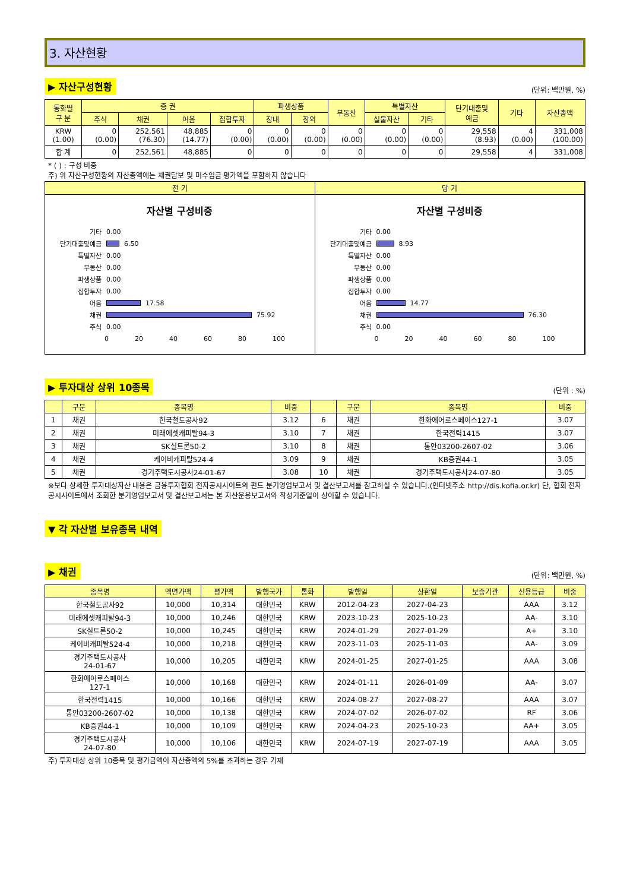3. 자산현황
▶ 자산구성현황 (단위: 백만원, %)
| 통화별 구 분 | 증 권 | | | | 파생상품 | | 부동산 | 특별자산 | | 단기대출및 예금 | 기타 | 자산총액 |
| --- | --- | --- | --- | --- | --- | --- | --- | --- | --- | --- | --- | --- |
| | 주식 | 채권 | 어음 | 집합투자 | 장내 | 장외 | | 실물자산 | 기타 | | | |
| KRW (1.00) | 0 (0.00) | 252,561 (76.30) | 48,885 (14.77) | 0 (0.00) | 0 (0.00) | 0 (0.00) | 0 (0.00) | 0 (0.00) | 0 (0.00) | 29,558 (8.93) | 4 (0.00) | 331,008 (100.00) |
| 합 계 | 0 | 252,561 | 48,885 | 0 | 0 | 0 | 0 | 0 | 0 | 29,558 | 4 | 331,008 |
* ( ) : 구성 비중
주) 위 자산구성현황의 자산총액에는 채권담보 및 미수입금 평가액을 포함하지 않습니다
전 기
자산별 구성비중
기타 0.00
단기대출및예금
6.50
특별자산 0.00
부동산 0.00
파생상품 0.00
집합투자 0.00
어음
17.58
채권
75.92
주식 0.00
0 20 40 60 80 100
당 기
자산별 구성비중
기타 0.00
단기대출및예금
8.93
특별자산 0.00
부동산 0.00
파생상품 0.00
집합투자 0.00
어음
14.77
채권
76.30
주식 0.00
0 20 40 60 80 100
▶ 투자대상 상위 10종목 (단위 : %)
| | 구분 | 종목명 | 비중 | | 구분 | 종목명 | 비중 |
| --- | --- | --- | --- | --- | --- | --- | --- |
| 1 | 채권 | 한국철도공사92 | 3.12 | 6 | 채권 | 한화에어로스페이스127-1 | 3.07 |
| 2 | 채권 | 미래에셋캐피탈94-3 | 3.10 | 7 | 채권 | 한국전력1415 | 3.07 |
| 3 | 채권 | SK실트론50-2 | 3.10 | 8 | 채권 | 통안03200-2607-02 | 3.06 |
| 4 | 채권 | 케이비캐피탈524-4 | 3.09 | 9 | 채권 | KB증권44-1 | 3.05 |
| 5 | 채권 | 경기주택도시공사24-01-67 | 3.08 | 10 | 채권 | 경기주택도시공사24-07-80 | 3.05 |
※보다 상세한 투자대상자산 내용은 금융투자협회 전자공시사이트의 펀드 분기영업보고서 및 결산보고서를 참고하실 수 있습니다.(인터넷주소 http://dis.kofia.or.kr) 단, 협회 전자공시사이트에서 조회한 분기영업보고서 및 결산보고서는 본 자산운용보고서와 작성기준일이 상이할 수 있습니다.
▼ 각 자산별 보유종목 내역
▶ 채권 (단위: 백만원, %)
| 종목명 | 액면가액 | 평가액 | 발행국가 | 통화 | 발행일 | 상환일 | 보증기관 | 신용등급 | 비중 |
| --- | --- | --- | --- | --- | --- | --- | --- | --- | --- |
| 한국철도공사92 | 10,000 | 10,314 | 대한민국 | KRW | 2012-04-23 | 2027-04-23 | | AAA | 3.12 |
| 미래에셋캐피탈94-3 | 10,000 | 10,246 | 대한민국 | KRW | 2023-10-23 | 2025-10-23 | | AA- | 3.10 |
| SK실트론50-2 | 10,000 | 10,245 | 대한민국 | KRW | 2024-01-29 | 2027-01-29 | | A+ | 3.10 |
| 케이비캐피탈524-4 | 10,000 | 10,218 | 대한민국 | KRW | 2023-11-03 | 2025-11-03 | | AA- | 3.09 |
| 경기주택도시공사 24-01-67 | 10,000 | 10,205 | 대한민국 | KRW | 2024-01-25 | 2027-01-25 | | AAA | 3.08 |
| 한화에어로스페이스 127-1 | 10,000 | 10,168 | 대한민국 | KRW | 2024-01-11 | 2026-01-09 | | AA- | 3.07 |
| 한국전력1415 | 10,000 | 10,166 | 대한민국 | KRW | 2024-08-27 | 2027-08-27 | | AAA | 3.07 |
| 통안03200-2607-02 | 10,000 | 10,138 | 대한민국 | KRW | 2024-07-02 | 2026-07-02 | | RF | 3.06 |
| KB증권44-1 | 10,000 | 10,109 | 대한민국 | KRW | 2024-04-23 | 2025-10-23 | | AA+ | 3.05 |
| 경기주택도시공사 24-07-80 | 10,000 | 10,106 | 대한민국 | KRW | 2024-07-19 | 2027-07-19 | | AAA | 3.05 |
주) 투자대상 상위 10종목 및 평가금액이 자산총액의 5%를 초과하는 경우 기재